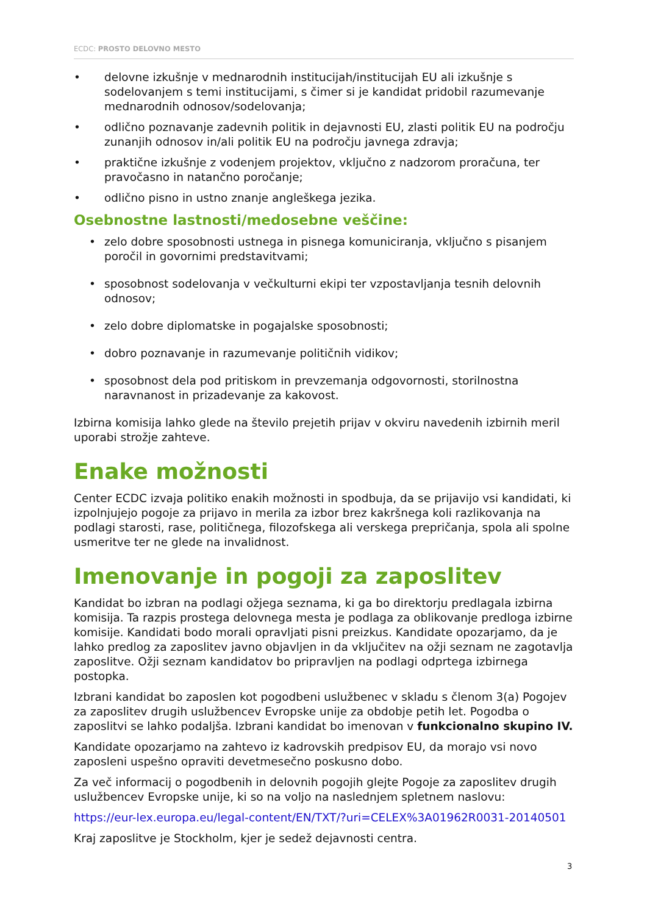ECDC: PROSTO DELOVNO MESTO
• delovne izkušnje v mednarodnih institucijah/institucijah EU ali izkušnje s sodelovanjem s temi institucijami, s čimer si je kandidat pridobil razumevanje mednarodnih odnosov/sodelovanja;
• odlično poznavanje zadevnih politik in dejavnosti EU, zlasti politik EU na področju zunanjih odnosov in/ali politik EU na področju javnega zdravja;
• praktične izkušnje z vodenjem projektov, vključno z nadzorom proračuna, ter pravočasno in natančno poročanje;
• odlično pisno in ustno znanje angleškega jezika.
Osebnostne lastnosti/medosebne veščine:
• zelo dobre sposobnosti ustnega in pisnega komuniciranja, vključno s pisanjem poročil in govornimi predstavitvami;
• sposobnost sodelovanja v večkulturni ekipi ter vzpostavljanja tesnih delovnih odnosov;
• zelo dobre diplomatske in pogajalske sposobnosti;
• dobro poznavanje in razumevanje političnih vidikov;
• sposobnost dela pod pritiskom in prevzemanja odgovornosti, storilnostna naravnanost in prizadevanje za kakovost.
Izbirna komisija lahko glede na število prejetih prijav v okviru navedenih izbirnih meril uporabi strožje zahteve.
Enake možnosti
Center ECDC izvaja politiko enakih možnosti in spodbuja, da se prijavijo vsi kandidati, ki izpolnjujejo pogoje za prijavo in merila za izbor brez kakršnega koli razlikovanja na podlagi starosti, rase, političnega, filozofskega ali verskega prepričanja, spola ali spolne usmeritve ter ne glede na invalidnost.
Imenovanje in pogoji za zaposlitev
Kandidat bo izbran na podlagi ožjega seznama, ki ga bo direktorju predlagala izbirna komisija. Ta razpis prostega delovnega mesta je podlaga za oblikovanje predloga izbirne komisije. Kandidati bodo morali opravljati pisni preizkus. Kandidate opozarjamo, da je lahko predlog za zaposlitev javno objavljen in da vključitev na ožji seznam ne zagotavlja zaposlitve. Ožji seznam kandidatov bo pripravljen na podlagi odprtega izbirnega postopka.
Izbrani kandidat bo zaposlen kot pogodbeni uslužbenec v skladu s členom 3(a) Pogojev za zaposlitev drugih uslužbencev Evropske unije za obdobje petih let. Pogodba o zaposlitvi se lahko podaljša. Izbrani kandidat bo imenovan v funkcionalno skupino IV.
Kandidate opozarjamo na zahtevo iz kadrovskih predpisov EU, da morajo vsi novo zaposleni uspešno opraviti devetmesečno poskusno dobo.
Za več informacij o pogodbenih in delovnih pogojih glejte Pogoje za zaposlitev drugih uslužbencev Evropske unije, ki so na voljo na naslednjem spletnem naslovu:
https://eur-lex.europa.eu/legal-content/EN/TXT/?uri=CELEX%3A01962R0031-20140501
Kraj zaposlitve je Stockholm, kjer je sedež dejavnosti centra.
3